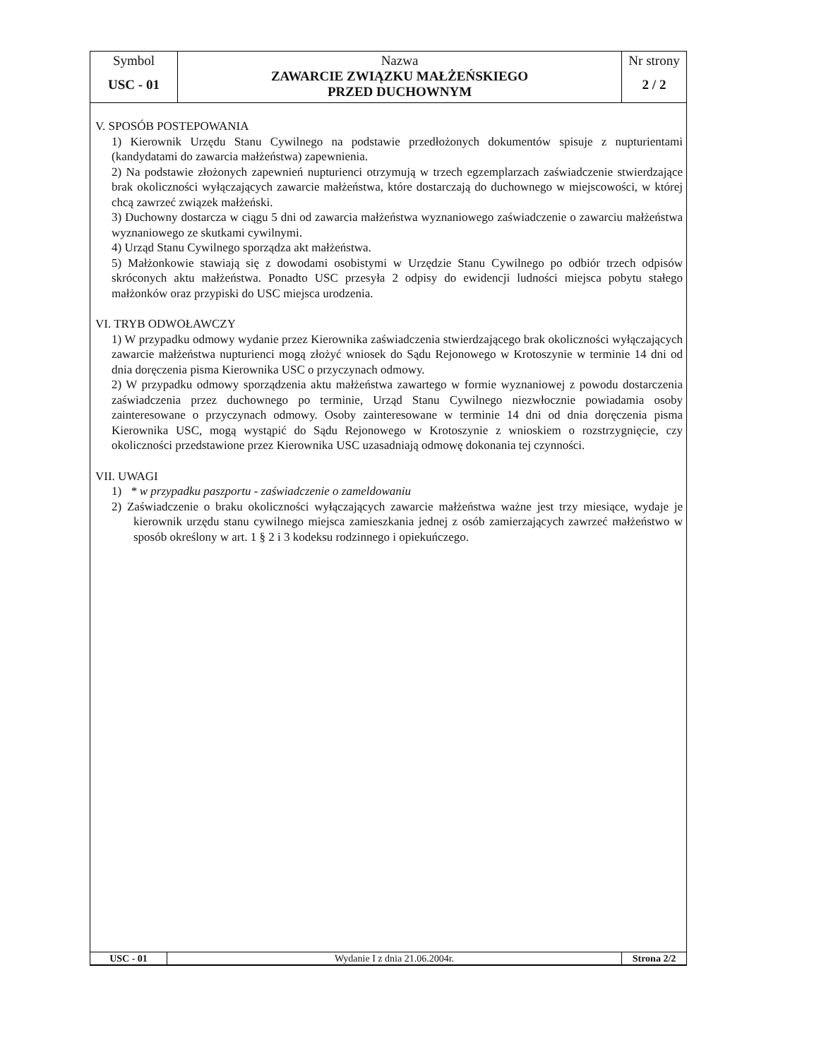| Symbol USC - 01 | Nazwa ZAWARCIE ZWIĄZKU MAŁŻEŃSKIEGO PRZED DUCHOWNYM | Nr strony 2 / 2 |
V. SPOSÓB POSTEPOWANIA
1) Kierownik Urzędu Stanu Cywilnego na podstawie przedłożonych dokumentów spisuje z nupturientami (kandydatami do zawarcia małżeństwa) zapewnienia.
2) Na podstawie złożonych zapewnień nupturienci otrzymują w trzech egzemplarzach zaświadczenie stwierdzające brak okoliczności wyłączających zawarcie małżeństwa, które dostarczają do duchownego w miejscowości, w której chcą zawrzeć związek małżeński.
3) Duchowny dostarcza w ciągu 5 dni od zawarcia małżeństwa wyznaniowego zaświadczenie o zawarciu małżeństwa wyznaniowego ze skutkami cywilnymi.
4) Urząd Stanu Cywilnego sporządza akt małżeństwa.
5) Małżonkowie stawiają się z dowodami osobistymi w Urzędzie Stanu Cywilnego po odbiór trzech odpisów skróconych aktu małżeństwa. Ponadto USC przesyła 2 odpisy do ewidencji ludności miejsca pobytu stałego małżonków oraz przypiski do USC miejsca urodzenia.
VI. TRYB ODWOŁAWCZY
1) W przypadku odmowy wydanie przez Kierownika zaświadczenia stwierdzającego brak okoliczności wyłączających zawarcie małżeństwa nupturienci mogą złożyć wniosek do Sądu Rejonowego w Krotoszynie w terminie 14 dni od dnia doręczenia pisma Kierownika USC o przyczynach odmowy.
2) W przypadku odmowy sporządzenia aktu małżeństwa zawartego w formie wyznaniowej z powodu dostarczenia zaświadczenia przez duchownego po terminie, Urząd Stanu Cywilnego niezwłocznie powiadamia osoby zainteresowane o przyczynach odmowy. Osoby zainteresowane w terminie 14 dni od dnia doręczenia pisma Kierownika USC, mogą wystąpić do Sądu Rejonowego w Krotoszynie z wnioskiem o rozstrzygnięcie, czy okoliczności przedstawione przez Kierownika USC uzasadniają odmowę dokonania tej czynności.
VII. UWAGI
1) * w przypadku paszportu - zaświadczenie o zameldowaniu
2) Zaświadczenie o braku okoliczności wyłączających zawarcie małżeństwa ważne jest trzy miesiące, wydaje je kierownik urzędu stanu cywilnego miejsca zamieszkania jednej z osób zamierzających zawrzeć małżeństwo w sposób określony w art. 1 § 2 i 3 kodeksu rodzinnego i opiekuńczego.
| USC - 01 | Wydanie I z dnia 21.06.2004r. | Strona 2/2 |